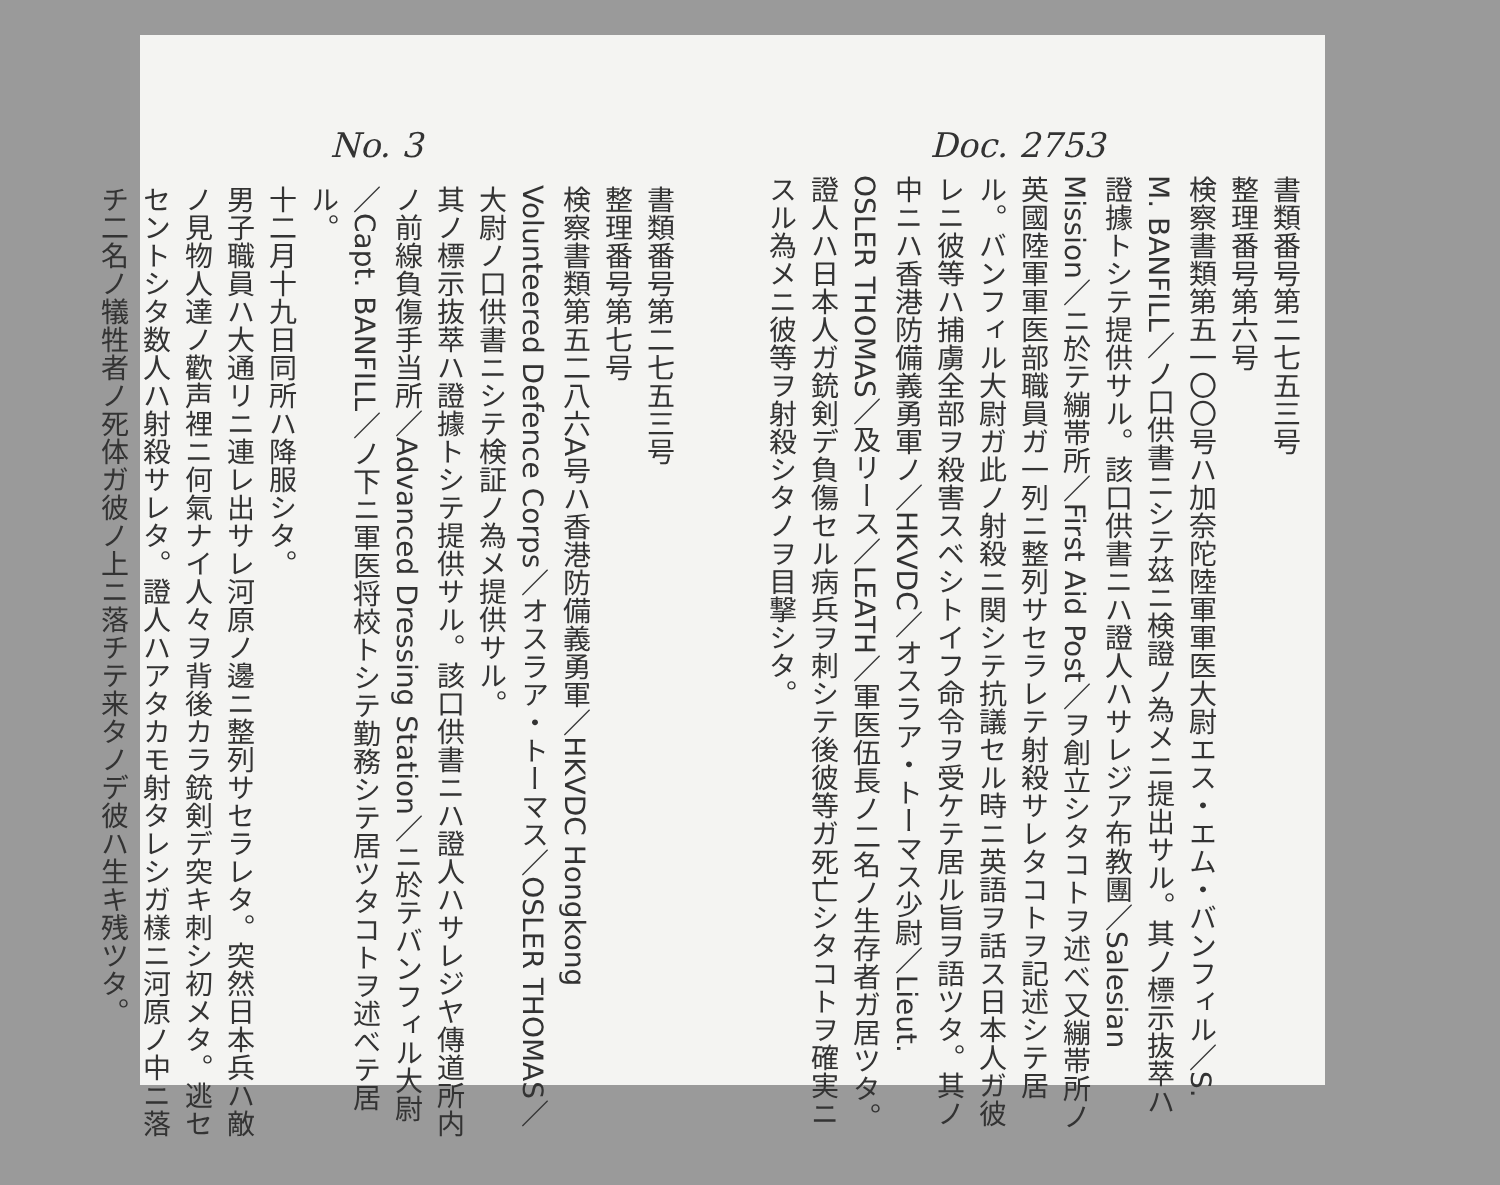Doc. 2753 No. 3
書類番号第二七五三号
整理番号第六号
検察書類第五一〇〇号ハ加奈陀陸軍軍医大尉エス・エム・バンフィル／S. M. BANFILL／ノ口供書ニシテ茲ニ検證ノ為メニ提出サル。其ノ標示抜萃ハ證據トシテ提供サル。該口供書ニハ證人ハサレジア布教團／Salesian Mission／ニ於テ繃帯所／First Aid Post／ヲ創立シタコトヲ述べ又繃帯所ノ英國陸軍軍医部職員ガ一列ニ整列サセラレテ射殺サレタコトヲ記述シテ居ル。バンフィル大尉ガ此ノ射殺ニ関シテ抗議セル時ニ英語ヲ話ス日本人ガ彼レニ彼等ハ捕虜全部ヲ殺害スベシトイフ命令ヲ受ケテ居ル旨ヲ語ツタ。其ノ中ニハ香港防備義勇軍ノ／HKVDC／オスラア・トーマス少尉／Lieut. OSLER THOMAS／及リース／LEATH／軍医伍長ノ二名ノ生存者ガ居ツタ。證人ハ日本人ガ銃剣デ負傷セル病兵ヲ刺シテ後彼等ガ死亡シタコトヲ確実ニスル為メニ彼等ヲ射殺シタノヲ目撃シタ。
書類番号第二七五三号
整理番号第七号
検察書類第五二八六A号ハ香港防備義勇軍／HKVDC Hongkong Volunteered Defence Corps／オスラア・トーマス／OSLER THOMAS／大尉ノ口供書ニシテ検証ノ為メ提供サル。
其ノ標示抜萃ハ證據トシテ提供サル。該口供書ニハ證人ハサレジヤ傳道所内ノ前線負傷手当所／Advanced Dressing Station／ニ於テバンフィル大尉／Capt. BANFILL／ノ下ニ軍医将校トシテ勤務シテ居ツタコトヲ述べテ居ル。
十二月十九日同所ハ降服シタ。
男子職員ハ大通リニ連レ出サレ河原ノ邊ニ整列サセラレタ。突然日本兵ハ敵ノ見物人達ノ歡声裡ニ何氣ナイ人々ヲ背後カラ銃剣デ突キ刺シ初メタ。逃セセントシタ数人ハ射殺サレタ。證人ハアタカモ射タレシガ樣ニ河原ノ中ニ落チ二名ノ犠牲者ノ死体ガ彼ノ上ニ落チテ来タノデ彼ハ生キ残ツタ。